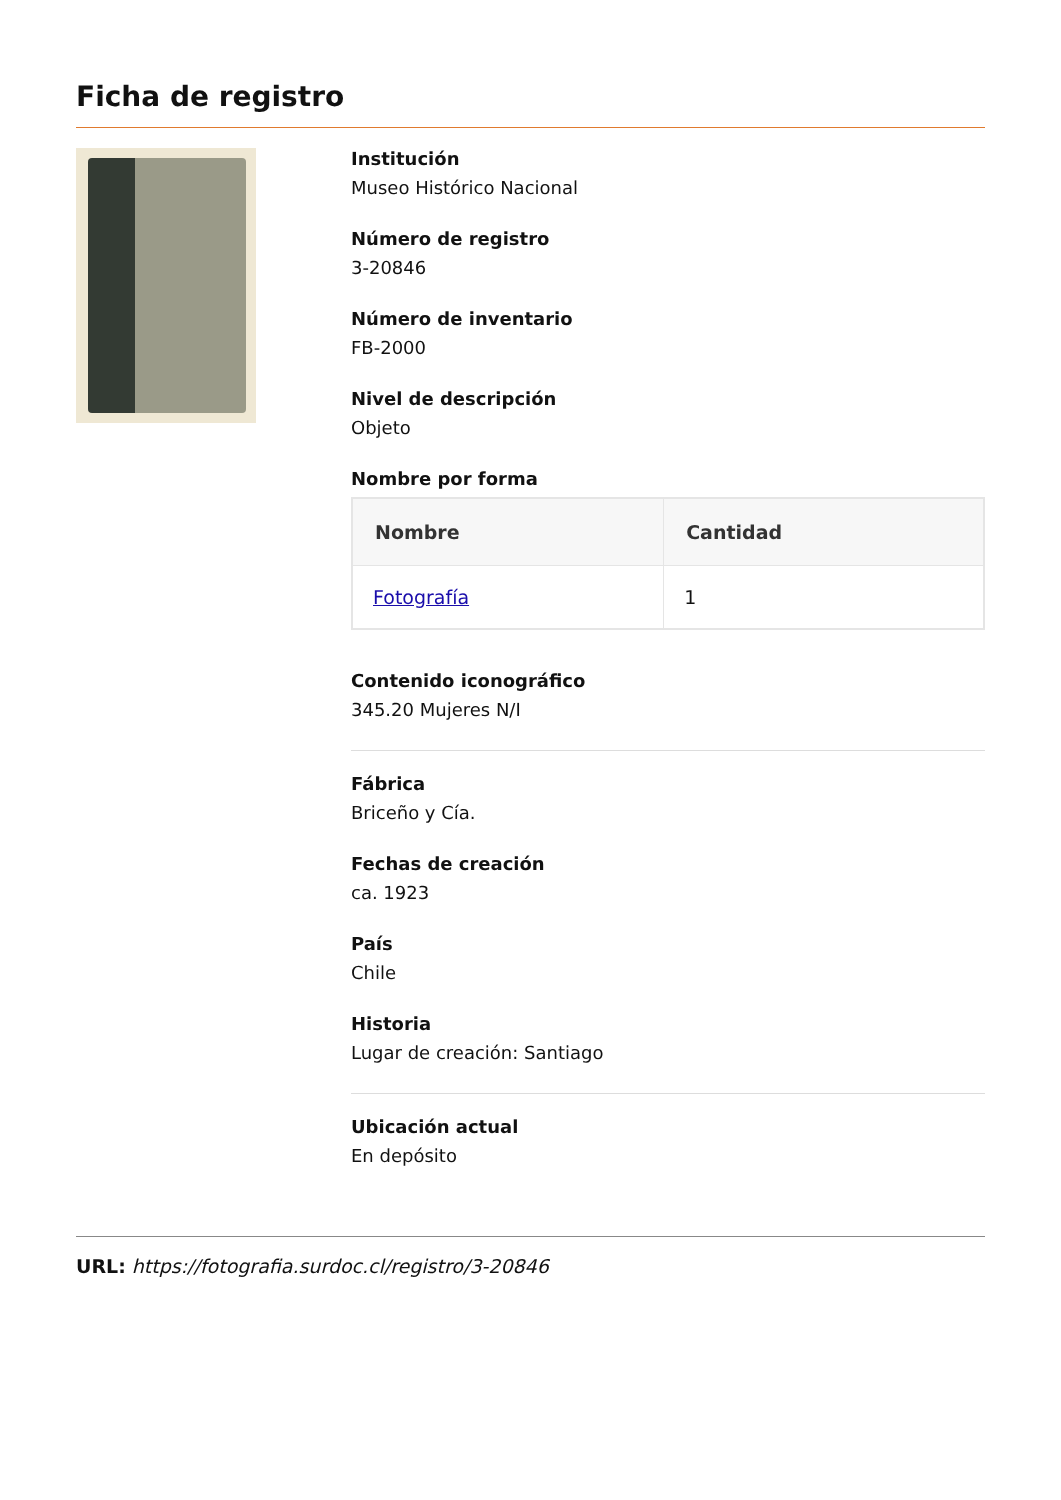Ficha de registro
Institución
Museo Histórico Nacional
Número de registro
3-20846
Número de inventario
FB-2000
Nivel de descripción
Objeto
Nombre por forma
| Nombre | Cantidad |
| --- | --- |
| Fotografía | 1 |
Contenido iconográfico
345.20 Mujeres N/I
Fábrica
Briceño y Cía.
Fechas de creación
ca. 1923
País
Chile
Historia
Lugar de creación: Santiago
Ubicación actual
En depósito
URL: https://fotografia.surdoc.cl/registro/3-20846